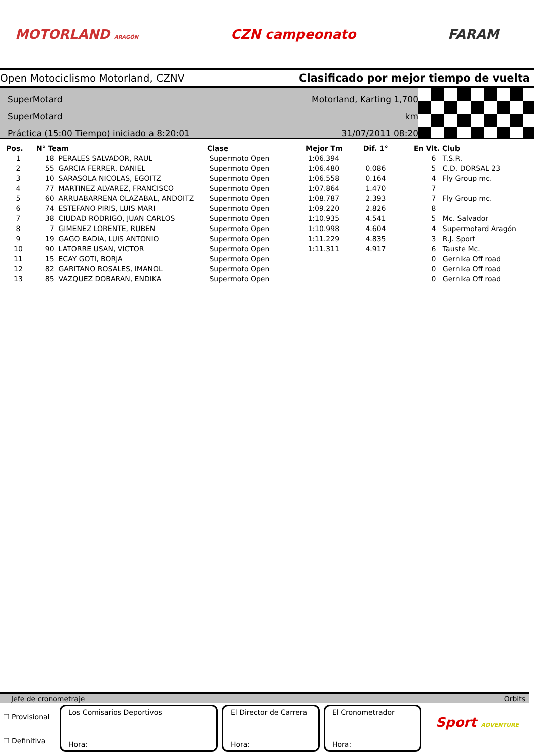MOTORLAND ARAGÓN CZN campeonato FARAM
Open Motociclismo Motorland, CZNV Clasificado por mejor tiempo de vuelta
SuperMotard
SuperMotard
Práctica (15:00 Tiempo) iniciado a 8:20:01
Motorland, Karting 1,700 km
31/07/2011 08:20
| Pos. | N° Team | Clase | Mejor Tm | Dif. 1° | En Vlt. Club |
| --- | --- | --- | --- | --- | --- |
| 1 | 18 PERALES SALVADOR, RAUL | Supermoto Open | 1:06.394 | | 6 T.S.R. |
| 2 | 55 GARCIA FERRER, DANIEL | Supermoto Open | 1:06.480 | 0.086 | 5 C.D. DORSAL 23 |
| 3 | 10 SARASOLA NICOLAS, EGOITZ | Supermoto Open | 1:06.558 | 0.164 | 4 Fly Group mc. |
| 4 | 77 MARTINEZ ALVAREZ, FRANCISCO | Supermoto Open | 1:07.864 | 1.470 | 7 |
| 5 | 60 ARRUABARRENA OLAZABAL, ANDOITZ | Supermoto Open | 1:08.787 | 2.393 | 7 Fly Group mc. |
| 6 | 74 ESTEFANO PIRIS, LUIS MARI | Supermoto Open | 1:09.220 | 2.826 | 8 |
| 7 | 38 CIUDAD RODRIGO, JUAN CARLOS | Supermoto Open | 1:10.935 | 4.541 | 5 Mc. Salvador |
| 8 | 7 GIMENEZ LORENTE, RUBEN | Supermoto Open | 1:10.998 | 4.604 | 4 Supermotard Aragón |
| 9 | 19 GAGO BADIA, LUIS ANTONIO | Supermoto Open | 1:11.229 | 4.835 | 3 R.J. Sport |
| 10 | 90 LATORRE USAN, VICTOR | Supermoto Open | 1:11.311 | 4.917 | 6 Tauste Mc. |
| 11 | 15 ECAY GOTI, BORJA | Supermoto Open | | | 0 Gernika Off road |
| 12 | 82 GARITANO ROSALES, IMANOL | Supermoto Open | | | 0 Gernika Off road |
| 13 | 85 VAZQUEZ DOBARAN, ENDIKA | Supermoto Open | | | 0 Gernika Off road |
Jefe de cronometraje Orbits
☐ Provisional
☐ Definitiva
Los Comisarios Deportivos
Hora:
El Director de Carrera
Hora:
El Cronometrador
Hora:
Sport ADVENTURE